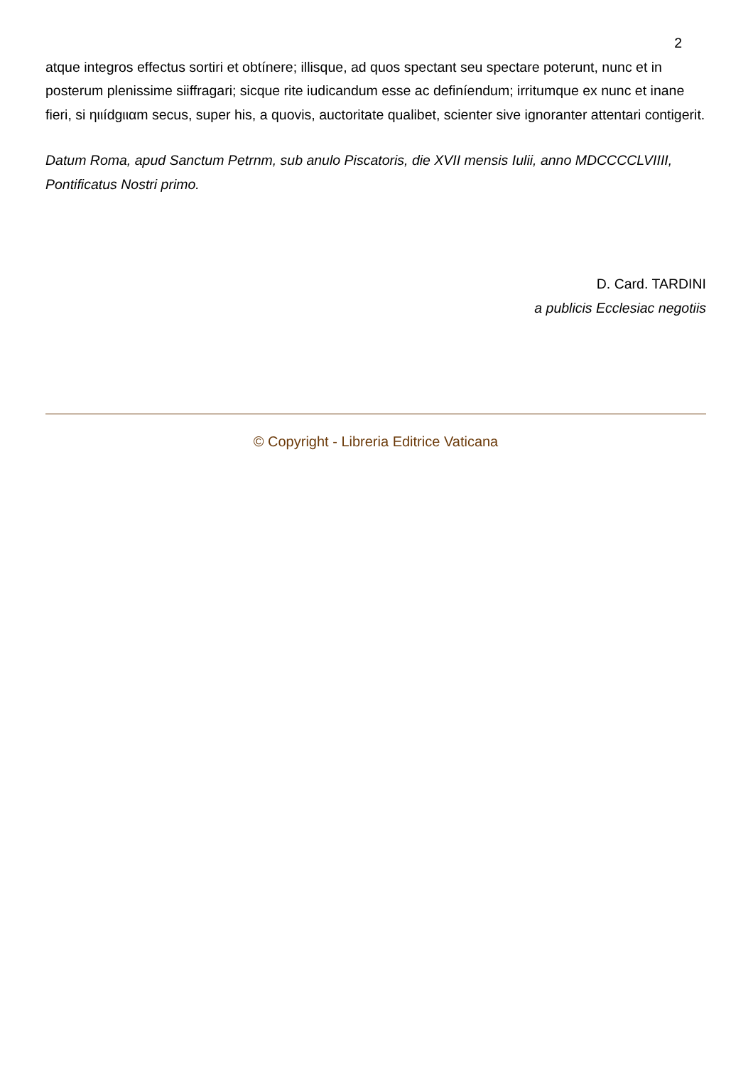2
atque integros effectus sortiri et obtínere; illisque, ad quos spectant seu spectare poterunt, nunc et in posterum plenissime siiffragari; sicque rite iudicandum esse ac definíendum; irritumque ex nunc et inane fieri, si ηιιídgιιαm secus, super his, a quovis, auctoritate qualibet, scienter sive ignoranter attentari contigerit.
Datum Roma, apud Sanctum Petrnm, sub anulo Piscatoris, die XVII mensis Iulii, anno MDCCCCLVIIII, Pontificatus Nostri primo.
D. Card. TARDINI
a publicis Ecclesiac negotiis
© Copyright - Libreria Editrice Vaticana